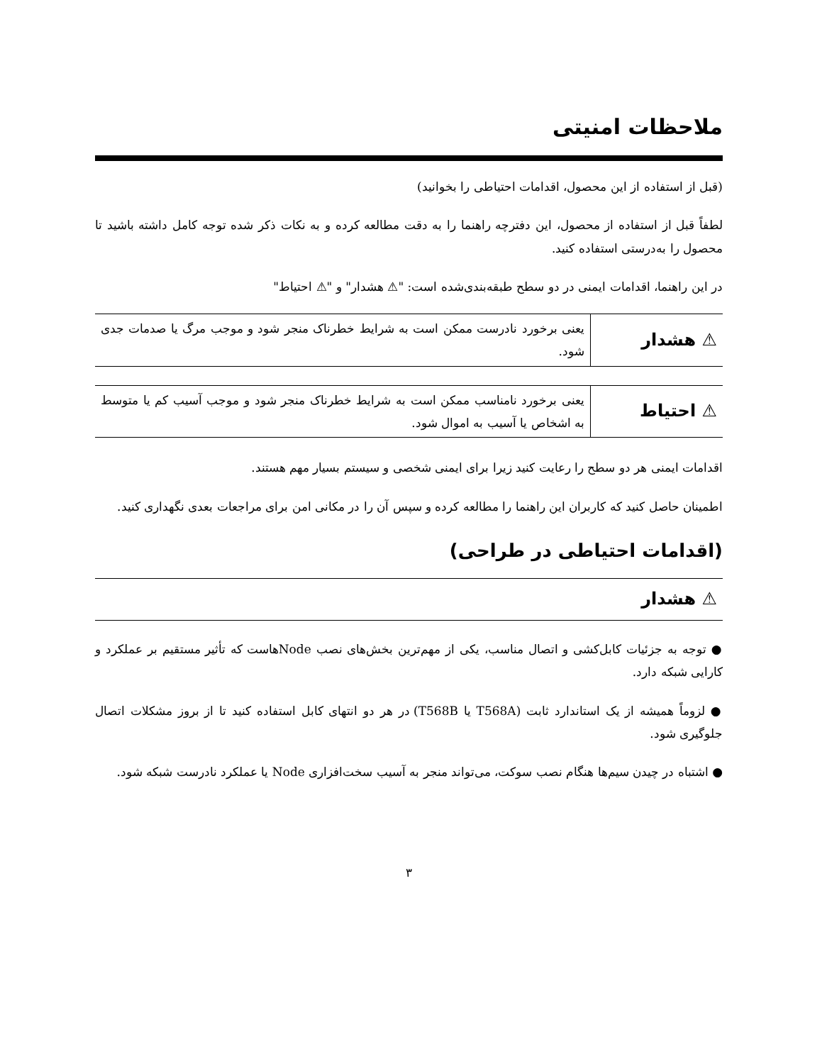ملاحظات امنیتی
(قبل از استفاده از این محصول، اقدامات احتیاطی را بخوانید)
لطفاً قبل از استفاده از محصول، این دفترچه راهنما را به دقت مطالعه کرده و به نکات ذکر شده توجه کامل داشته باشید تا محصول را به‌درستی استفاده کنید.
در این راهنما، اقدامات ایمنی در دو سطح طبقه‌بندی‌شده است: "⚠ هشدار" و "⚠ احتیاط"
| ⚠ هشدار | یعنی برخورد نادرست ممکن است به شرایط خطرناک منجر شود و موجب مرگ یا صدمات جدی شود. |
| ⚠ احتیاط | یعنی برخورد نامناسب ممکن است به شرایط خطرناک منجر شود و موجب آسیب کم یا متوسط به اشخاص یا آسیب به اموال شود. |
اقدامات ایمنی هر دو سطح را رعایت کنید زیرا برای ایمنی شخصی و سیستم بسیار مهم هستند.
اطمینان حاصل کنید که کاربران این راهنما را مطالعه کرده و سپس آن را در مکانی امن برای مراجعات بعدی نگهداری کنید.
(اقدامات احتیاطی در طراحی)
⚠ هشدار
● توجه به جزئیات کابل‌کشی و اتصال مناسب، یکی از مهم‌ترین بخش‌های نصب Nodeهاست که تأثیر مستقیم بر عملکرد و کارایی شبکه دارد.
● لزوماً همیشه از یک استاندارد ثابت (T568A یا T568B) در هر دو انتهای کابل استفاده کنید تا از بروز مشکلات اتصال جلوگیری شود.
● اشتباه در چیدن سیم‌ها هنگام نصب سوکت، می‌تواند منجر به آسیب سخت‌افزاری Node یا عملکرد نادرست شبکه شود.
۳